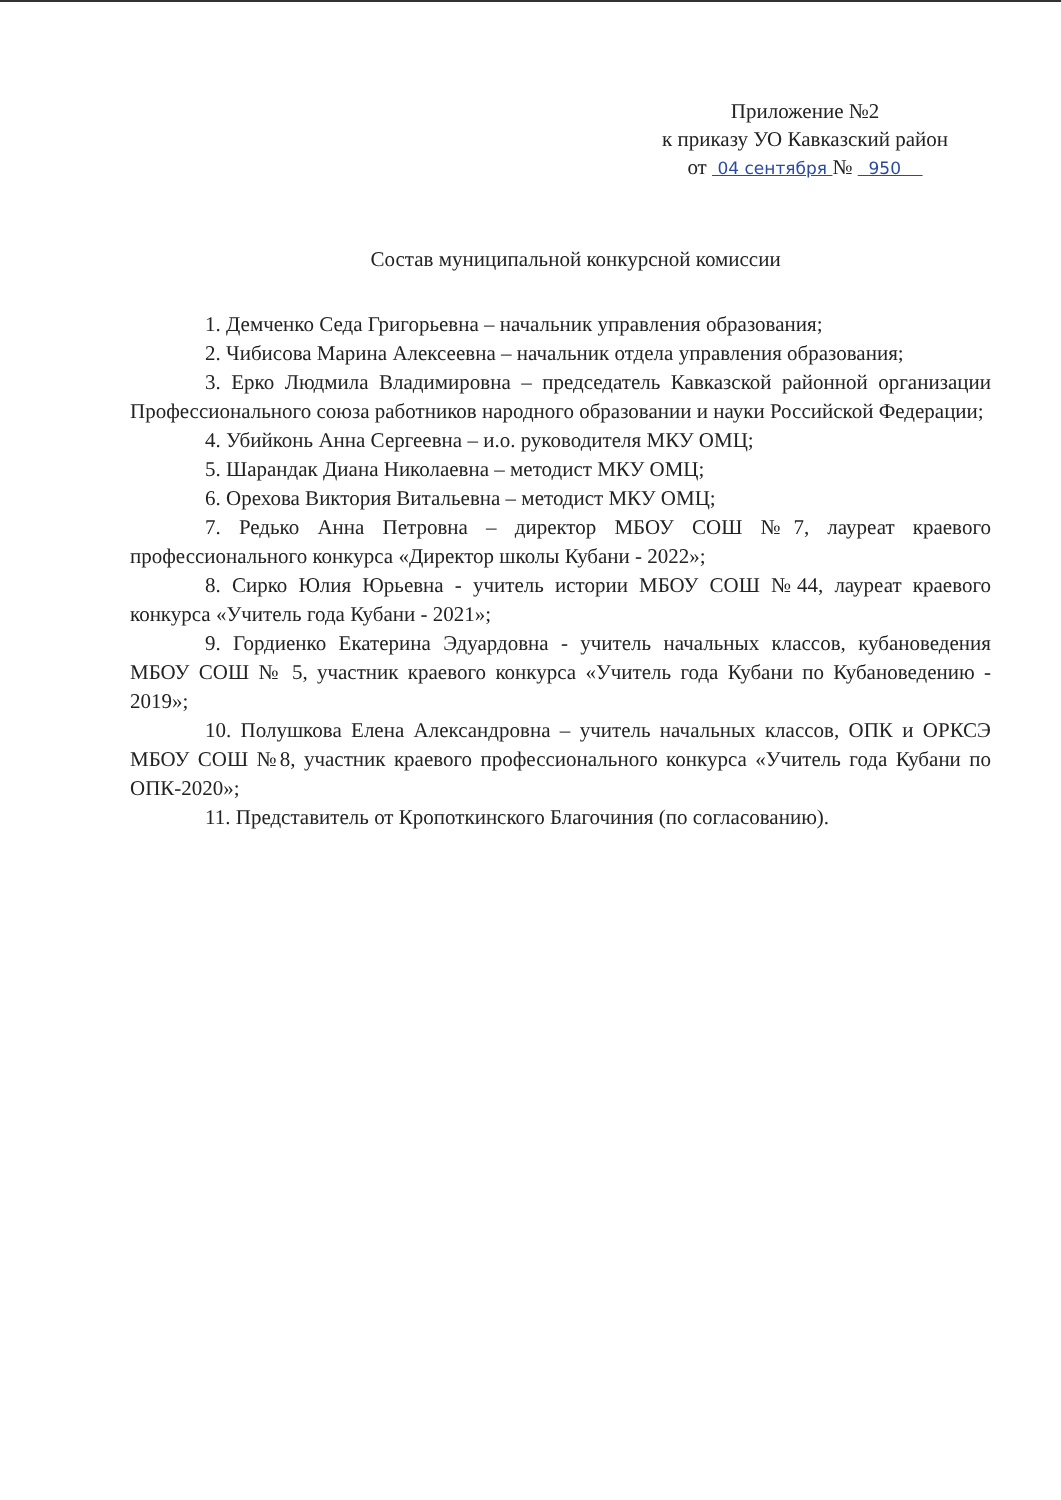Приложение №2
к приказу УО Кавказский район
от 04 сентября № 950
Состав муниципальной конкурсной комиссии
1. Демченко Седа Григорьевна – начальник управления образования;
2. Чибисова Марина Алексеевна – начальник отдела управления образования;
3. Ерко Людмила Владимировна – председатель Кавказской районной организации Профессионального союза работников народного образовании и науки Российской Федерации;
4. Убийконь Анна Сергеевна – и.о. руководителя МКУ ОМЦ;
5. Шарандак Диана Николаевна – методист МКУ ОМЦ;
6. Орехова Виктория Витальевна – методист МКУ ОМЦ;
7. Редько Анна Петровна – директор МБОУ СОШ №7, лауреат краевого профессионального конкурса «Директор школы Кубани - 2022»;
8. Сирко Юлия Юрьевна - учитель истории МБОУ СОШ №44, лауреат краевого конкурса «Учитель года Кубани - 2021»;
9. Гордиенко Екатерина Эдуардовна - учитель начальных классов, кубановедения МБОУ СОШ № 5, участник краевого конкурса «Учитель года Кубани по Кубановедению - 2019»;
10. Полушкова Елена Александровна – учитель начальных классов, ОПК и ОРКСЭ МБОУ СОШ №8, участник краевого профессионального конкурса «Учитель года Кубани по ОПК-2020»;
11. Представитель от Кропоткинского Благочиния (по согласованию).